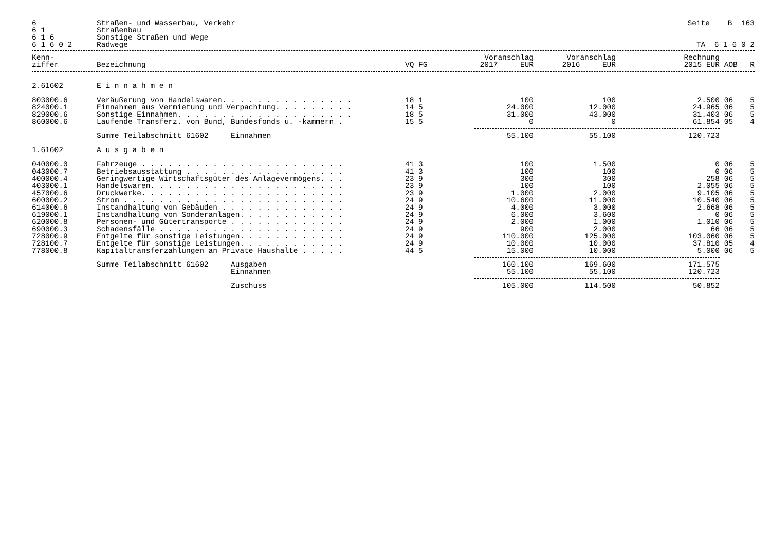| 6 | Straßen- und Wasserbau, Verkehr | Seite B 163 |
| 6 1 | Straßenbau | |
| 6 1 6 | Sonstige Straßen und Wege | |
| 6 1 6 0 2 | Radwege | TA 6 1 6 0 2 |
| Kenn- | | | Voranschlag | Voranschlag | Rechnung | | |
| --- | --- | --- | --- | --- | --- | --- | --- |
| ziffer | Bezeichnung | VQ FG | 2017 EUR | 2016 EUR | 2015 EUR | AOB | R |
| 2.61602 | E i n n a h m e n | | | | | | |
| 803000.6 | Veräußerung von Handelswaren. . . . . . . . . . . . . . . | 18 1 | 100 | 100 | 2.500 | 06 | 5 |
| 824000.1 | Einnahmen aus Vermietung und Verpachtung. . . . . . . . . | 14 5 | 24.000 | 12.000 | 24.965 | 06 | 5 |
| 829000.6 | Sonstige Einnahmen. . . . . . . . . . . . . . . . . . . . | 18 5 | 31.000 | 43.000 | 31.403 | 06 | 5 |
| 860000.6 | Laufende Transferz. von Bund, Bundesfonds u. -kammern . | 15 5 | 0 | 0 | 61.854 | 05 | 4 |
| | Summe Teilabschnitt 61602 Einnahmen | | 55.100 | 55.100 | 120.723 | | |
| 1.61602 | A u s g a b e n | | | | | | |
| 040000.0 | Fahrzeuge . . . . . . . . . . . . . . . . . . . . . . . | 41 3 | 100 | 1.500 | 0 | 06 | 5 |
| 043000.7 | Betriebsausstattung . . . . . . . . . . . . . . . . . . | 41 3 | 100 | 100 | 0 | 06 | 5 |
| 400000.4 | Geringwertige Wirtschaftsgüter des Anlagevermögens. . . | 23 9 | 300 | 300 | 258 | 06 | 5 |
| 403000.1 | Handelswaren. . . . . . . . . . . . . . . . . . . . . . | 23 9 | 100 | 100 | 2.055 | 06 | 5 |
| 457000.6 | Druckwerke. . . . . . . . . . . . . . . . . . . . . . . | 23 9 | 1.000 | 2.000 | 9.105 | 06 | 5 |
| 600000.2 | Strom . . . . . . . . . . . . . . . . . . . . . . . . . | 24 9 | 10.600 | 11.000 | 10.540 | 06 | 5 |
| 614000.6 | Instandhaltung von Gebäuden . . . . . . . . . . . . . . | 24 9 | 4.000 | 3.000 | 2.668 | 06 | 5 |
| 619000.1 | Instandhaltung von Sonderanlagen. . . . . . . . . . . . | 24 9 | 6.000 | 3.600 | 0 | 06 | 5 |
| 620000.8 | Personen- und Gütertransporte . . . . . . . . . . . . . | 24 9 | 2.000 | 1.000 | 1.010 | 06 | 5 |
| 690000.3 | Schadensfälle . . . . . . . . . . . . . . . . . . . . . | 24 9 | 900 | 2.000 | 66 | 06 | 5 |
| 728000.9 | Entgelte für sonstige Leistungen. . . . . . . . . . . . | 24 9 | 110.000 | 125.000 | 103.060 | 06 | 5 |
| 728100.7 | Entgelte für sonstige Leistungen. . . . . . . . . . . . | 24 9 | 10.000 | 10.000 | 37.810 | 05 | 4 |
| 778000.8 | Kapitaltransferzahlungen an Private Haushalte . . . . . | 44 5 | 15.000 | 10.000 | 5.000 | 06 | 5 |
| | Summe Teilabschnitt 61602 Ausgaben | | 160.100 | 169.600 | 171.575 | | |
| | Einnahmen | | 55.100 | 55.100 | 120.723 | | |
| | Zuschuss | | 105.000 | 114.500 | 50.852 | | |